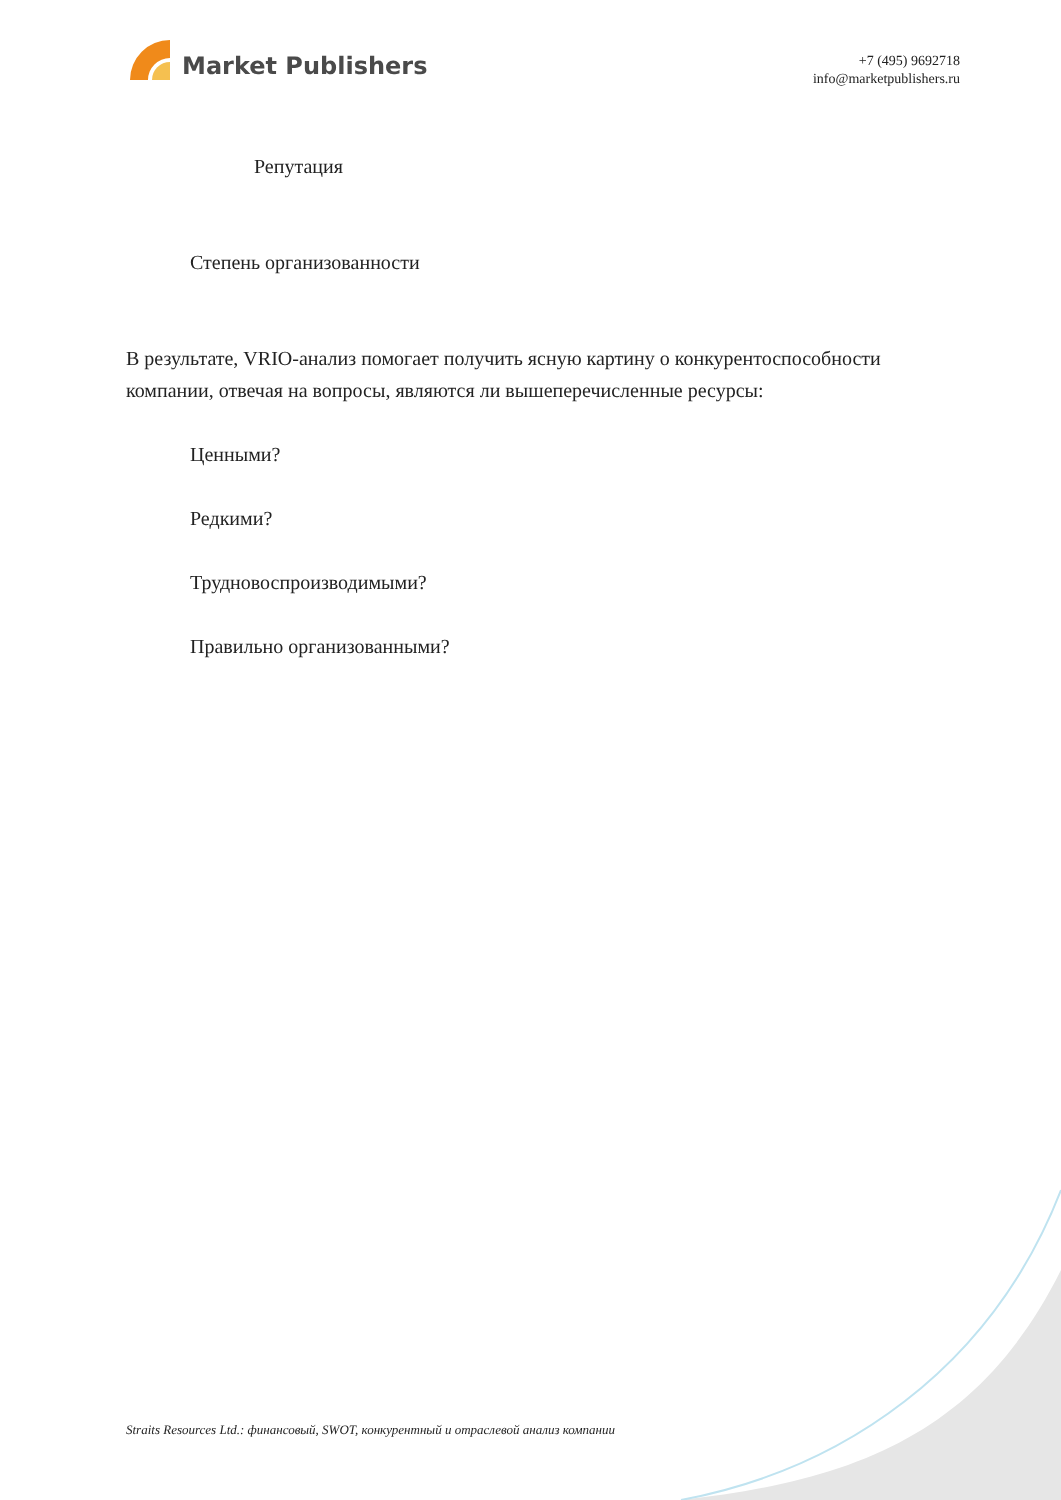Market Publishers
+7 (495) 9692718
info@marketpublishers.ru
Репутация
Степень организованности
В результате, VRIO-анализ помогает получить ясную картину о конкурентоспособности компании, отвечая на вопросы, являются ли вышеперечисленные ресурсы:
Ценными?
Редкими?
Трудновоспроизводимыми?
Правильно организованными?
Straits Resources Ltd.: финансовый, SWOT, конкурентный и отраслевой анализ компании